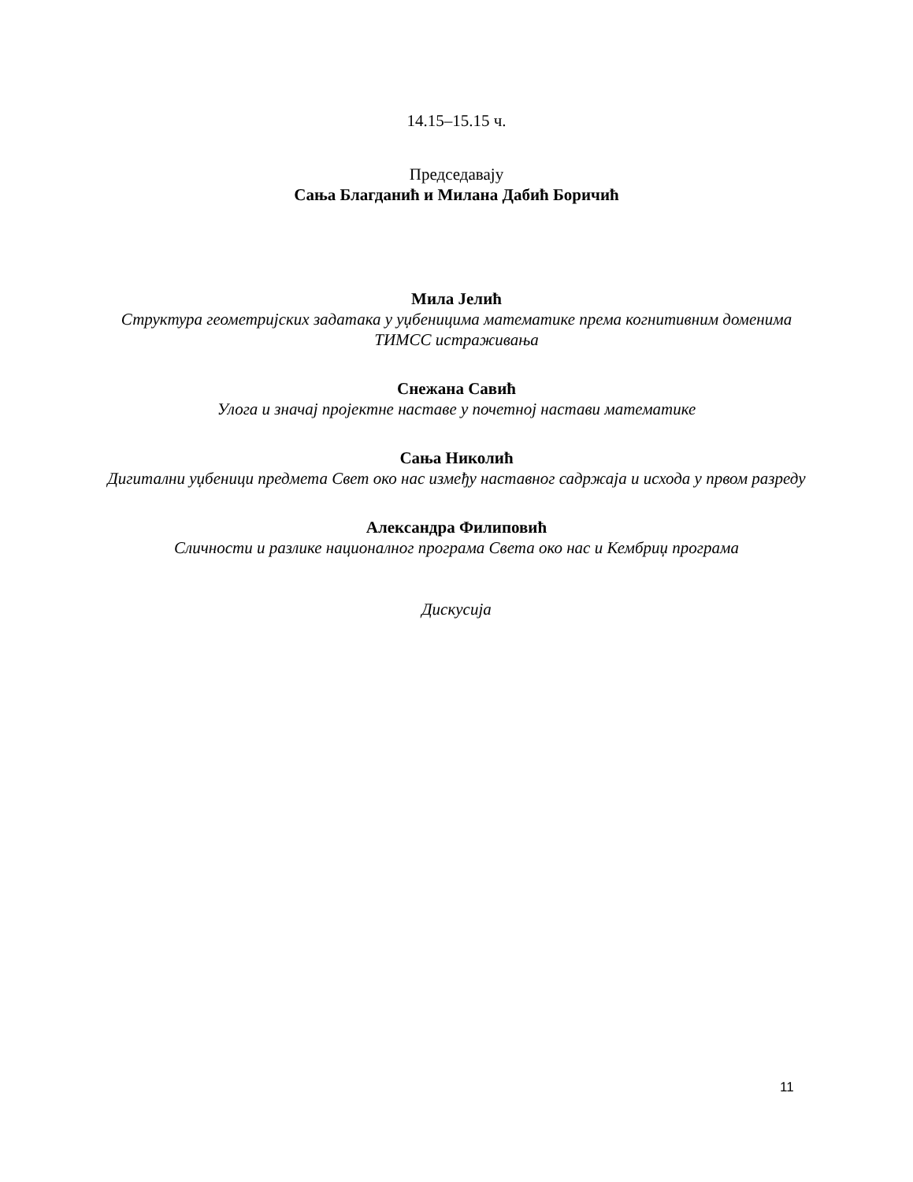14.15–15.15 ч.
Председавају
Сања Благданић и Милана Дабић Боричић
Мила Јелић
Структура геометријских задатака у уџбеницима математике према когнитивним доменима ТИМСС истраживања
Снежана Савић
Улога и значај пројектне наставе у почетној настави математике
Сања Николић
Дигитални уџбеници предмета Свет око нас између наставног садржаја и исхода у првом разреду
Александра Филиповић
Сличности и разлике националног програма Света око нас и Кембриџ програма
Дискусија
11